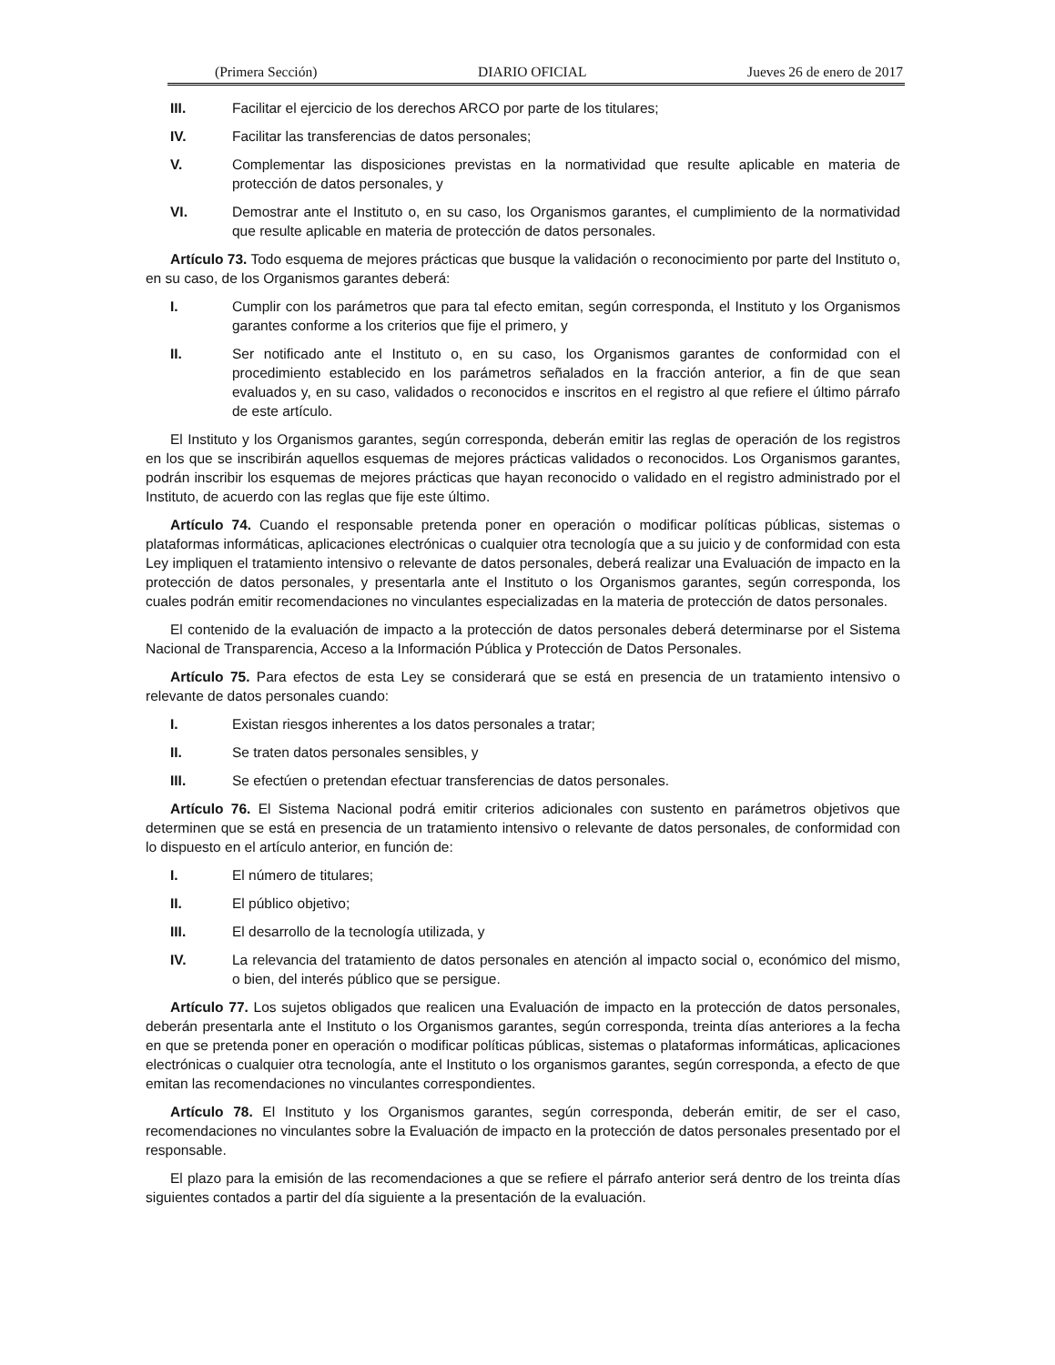(Primera Sección) DIARIO OFICIAL Jueves 26 de enero de 2017
III. Facilitar el ejercicio de los derechos ARCO por parte de los titulares;
IV. Facilitar las transferencias de datos personales;
V. Complementar las disposiciones previstas en la normatividad que resulte aplicable en materia de protección de datos personales, y
VI. Demostrar ante el Instituto o, en su caso, los Organismos garantes, el cumplimiento de la normatividad que resulte aplicable en materia de protección de datos personales.
Artículo 73. Todo esquema de mejores prácticas que busque la validación o reconocimiento por parte del Instituto o, en su caso, de los Organismos garantes deberá:
I. Cumplir con los parámetros que para tal efecto emitan, según corresponda, el Instituto y los Organismos garantes conforme a los criterios que fije el primero, y
II. Ser notificado ante el Instituto o, en su caso, los Organismos garantes de conformidad con el procedimiento establecido en los parámetros señalados en la fracción anterior, a fin de que sean evaluados y, en su caso, validados o reconocidos e inscritos en el registro al que refiere el último párrafo de este artículo.
El Instituto y los Organismos garantes, según corresponda, deberán emitir las reglas de operación de los registros en los que se inscribirán aquellos esquemas de mejores prácticas validados o reconocidos. Los Organismos garantes, podrán inscribir los esquemas de mejores prácticas que hayan reconocido o validado en el registro administrado por el Instituto, de acuerdo con las reglas que fije este último.
Artículo 74. Cuando el responsable pretenda poner en operación o modificar políticas públicas, sistemas o plataformas informáticas, aplicaciones electrónicas o cualquier otra tecnología que a su juicio y de conformidad con esta Ley impliquen el tratamiento intensivo o relevante de datos personales, deberá realizar una Evaluación de impacto en la protección de datos personales, y presentarla ante el Instituto o los Organismos garantes, según corresponda, los cuales podrán emitir recomendaciones no vinculantes especializadas en la materia de protección de datos personales.
El contenido de la evaluación de impacto a la protección de datos personales deberá determinarse por el Sistema Nacional de Transparencia, Acceso a la Información Pública y Protección de Datos Personales.
Artículo 75. Para efectos de esta Ley se considerará que se está en presencia de un tratamiento intensivo o relevante de datos personales cuando:
I. Existan riesgos inherentes a los datos personales a tratar;
II. Se traten datos personales sensibles, y
III. Se efectúen o pretendan efectuar transferencias de datos personales.
Artículo 76. El Sistema Nacional podrá emitir criterios adicionales con sustento en parámetros objetivos que determinen que se está en presencia de un tratamiento intensivo o relevante de datos personales, de conformidad con lo dispuesto en el artículo anterior, en función de:
I. El número de titulares;
II. El público objetivo;
III. El desarrollo de la tecnología utilizada, y
IV. La relevancia del tratamiento de datos personales en atención al impacto social o, económico del mismo, o bien, del interés público que se persigue.
Artículo 77. Los sujetos obligados que realicen una Evaluación de impacto en la protección de datos personales, deberán presentarla ante el Instituto o los Organismos garantes, según corresponda, treinta días anteriores a la fecha en que se pretenda poner en operación o modificar políticas públicas, sistemas o plataformas informáticas, aplicaciones electrónicas o cualquier otra tecnología, ante el Instituto o los organismos garantes, según corresponda, a efecto de que emitan las recomendaciones no vinculantes correspondientes.
Artículo 78. El Instituto y los Organismos garantes, según corresponda, deberán emitir, de ser el caso, recomendaciones no vinculantes sobre la Evaluación de impacto en la protección de datos personales presentado por el responsable.
El plazo para la emisión de las recomendaciones a que se refiere el párrafo anterior será dentro de los treinta días siguientes contados a partir del día siguiente a la presentación de la evaluación.